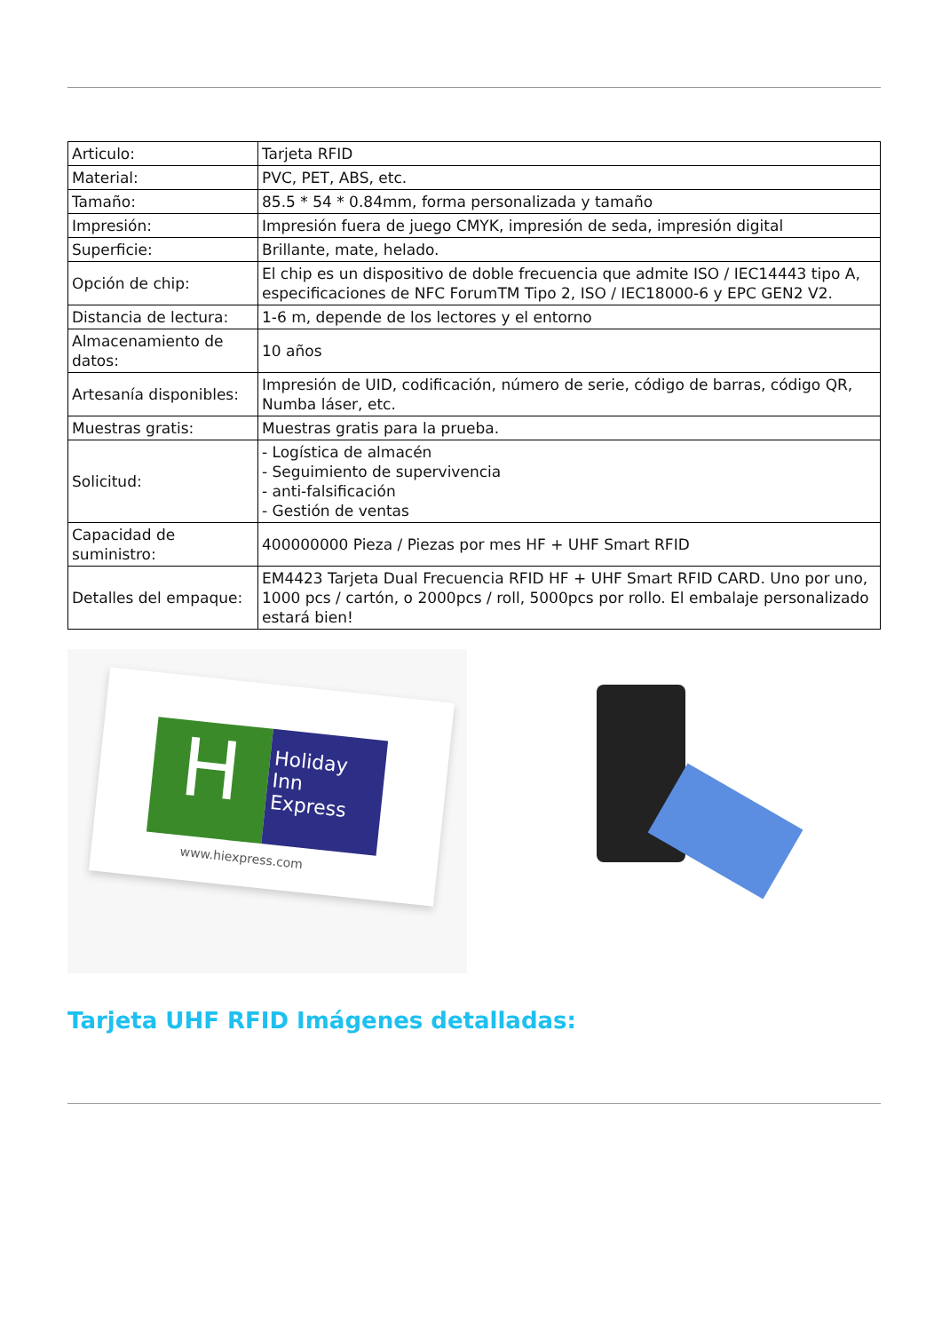| Articulo: | Tarjeta RFID |
| Material: | PVC, PET, ABS, etc. |
| Tamaño: | 85.5 * 54 * 0.84mm, forma personalizada y tamaño |
| Impresión: | Impresión fuera de juego CMYK, impresión de seda, impresión digital |
| Superficie: | Brillante, mate, helado. |
| Opción de chip: | El chip es un dispositivo de doble frecuencia que admite ISO / IEC14443 tipo A, especificaciones de NFC ForumTM Tipo 2, ISO / IEC18000-6 y EPC GEN2 V2. |
| Distancia de lectura: | 1-6 m, depende de los lectores y el entorno |
| Almacenamiento de datos: | 10 años |
| Artesanía disponibles: | Impresión de UID, codificación, número de serie, código de barras, código QR, Numba láser, etc. |
| Muestras gratis: | Muestras gratis para la prueba. |
| Solicitud: | - Logística de almacén - Seguimiento de supervivencia - anti-falsificación - Gestión de ventas |
| Capacidad de suministro: | 400000000 Pieza / Piezas por mes HF + UHF Smart RFID |
| Detalles del empaque: | EM4423 Tarjeta Dual Frecuencia RFID HF + UHF Smart RFID CARD. Uno por uno, 1000 pcs / cartón, o 2000pcs / roll, 5000pcs por rollo. El embalaje personalizado estará bien! |
H
Holiday Inn Express
www.hiexpress.com
Tarjeta UHF RFID Imágenes detalladas: